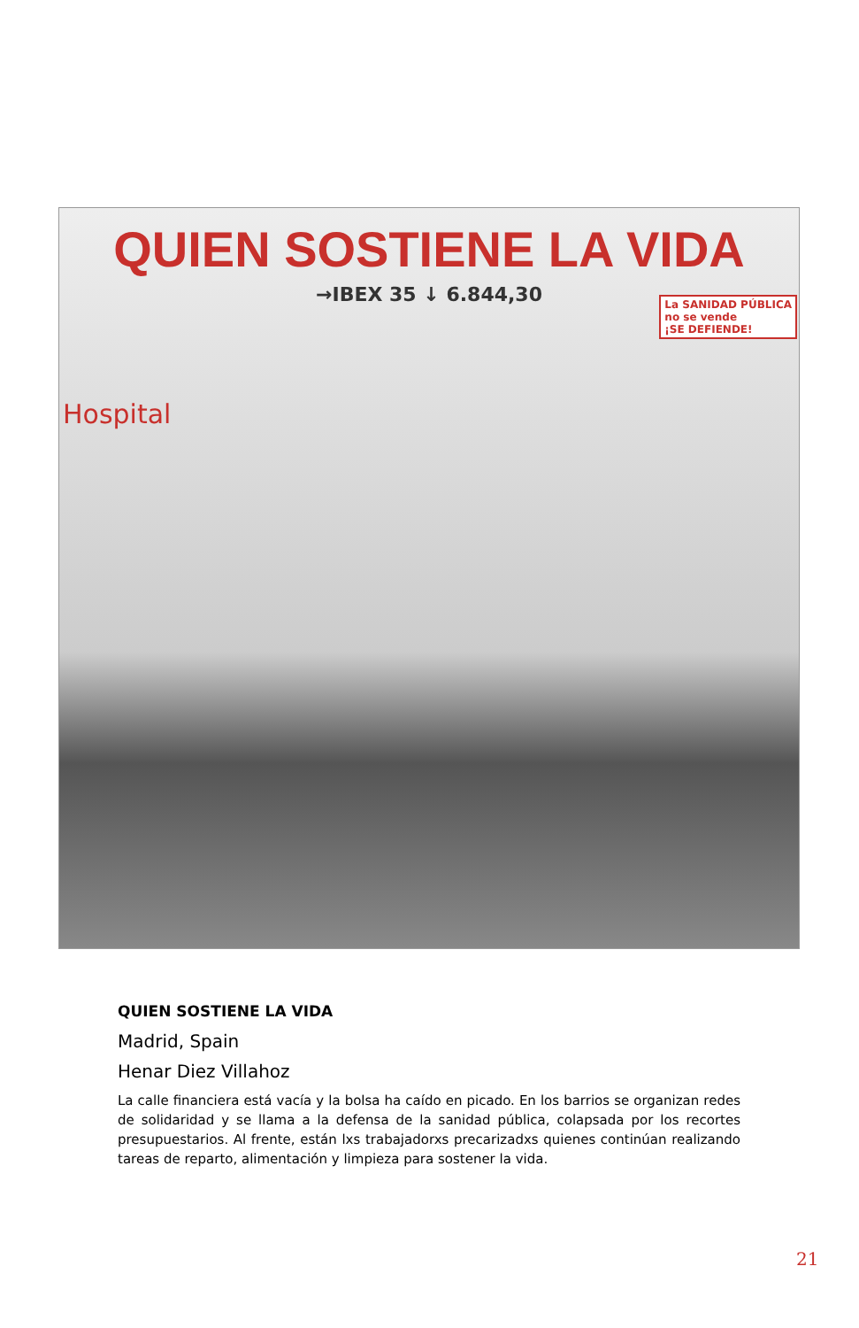QUIEN SOSTIENE LA VIDA
→IBEX 35 ↓ 6.844,30
La SANIDAD PÚBLICA
no se vende
¡SE DEFIENDE!
Hospital
QUIEN SOSTIENE LA VIDA
Madrid, Spain
Henar Diez Villahoz
La calle financiera está vacía y la bolsa ha caído en picado. En los barrios se organizan redes de solidaridad y se llama a la defensa de la sanidad pública, colapsada por los recortes presupuestarios. Al frente, están lxs trabajadorxs precarizadxs quienes continúan realizando tareas de reparto, alimentación y limpieza para sostener la vida.
21